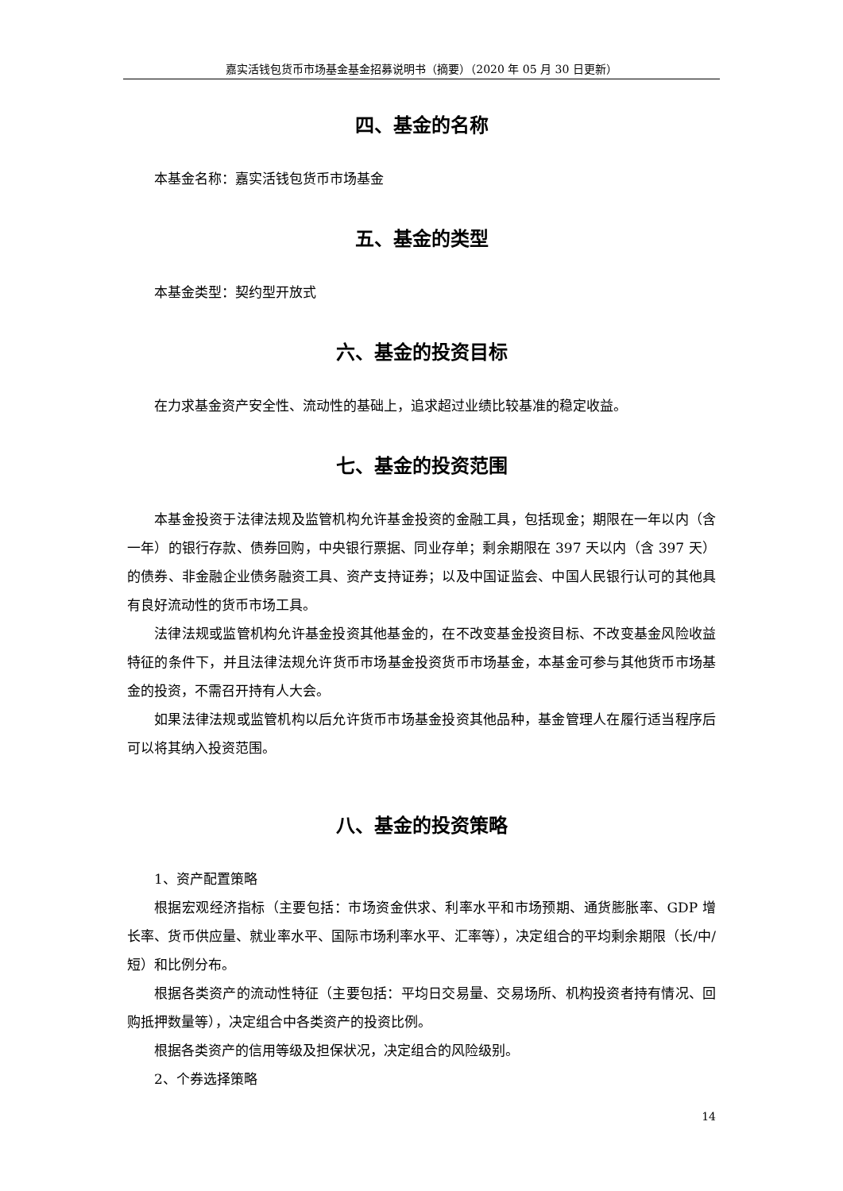嘉实活钱包货币市场基金基金招募说明书（摘要）（2020 年 05 月 30 日更新）
四、基金的名称
本基金名称：嘉实活钱包货币市场基金
五、基金的类型
本基金类型：契约型开放式
六、基金的投资目标
在力求基金资产安全性、流动性的基础上，追求超过业绩比较基准的稳定收益。
七、基金的投资范围
本基金投资于法律法规及监管机构允许基金投资的金融工具，包括现金；期限在一年以内（含一年）的银行存款、债券回购，中央银行票据、同业存单；剩余期限在 397 天以内（含 397 天）的债券、非金融企业债务融资工具、资产支持证券；以及中国证监会、中国人民银行认可的其他具有良好流动性的货币市场工具。
法律法规或监管机构允许基金投资其他基金的，在不改变基金投资目标、不改变基金风险收益特征的条件下，并且法律法规允许货币市场基金投资货币市场基金，本基金可参与其他货币市场基金的投资，不需召开持有人大会。
如果法律法规或监管机构以后允许货币市场基金投资其他品种，基金管理人在履行适当程序后可以将其纳入投资范围。
八、基金的投资策略
1、资产配置策略
根据宏观经济指标（主要包括：市场资金供求、利率水平和市场预期、通货膨胀率、GDP 增长率、货币供应量、就业率水平、国际市场利率水平、汇率等），决定组合的平均剩余期限（长/中/短）和比例分布。
根据各类资产的流动性特征（主要包括：平均日交易量、交易场所、机构投资者持有情况、回购抵押数量等），决定组合中各类资产的投资比例。
根据各类资产的信用等级及担保状况，决定组合的风险级别。
2、个券选择策略
14